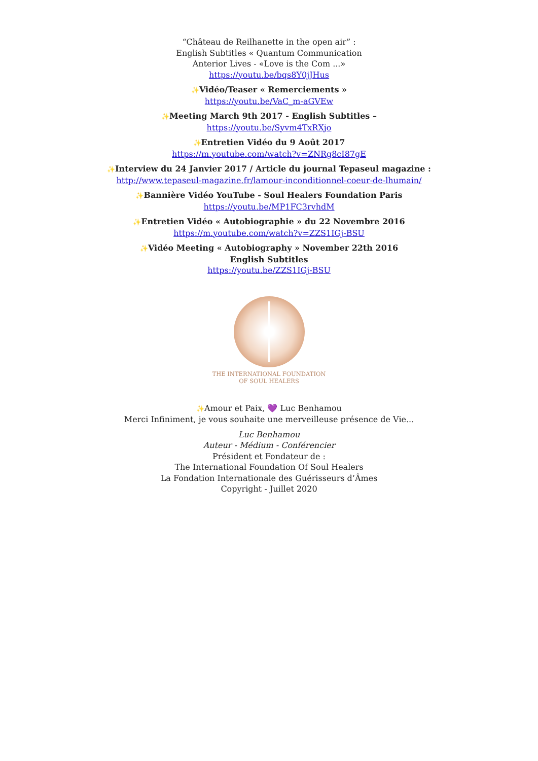“Château de Reilhanette in the open air” :
English Subtitles « Quantum Communication
Anterior Lives - «Love is the Com ...»
https://youtu.be/bqs8Y0jJHus
✨Vidéo/Teaser « Remerciements »
https://youtu.be/VaC_m-aGVEw
✨Meeting March 9th 2017 - English Subtitles –
https://youtu.be/Syvm4TxRXjo
✨Entretien Vidéo du 9 Août 2017
https://m.youtube.com/watch?v=ZNRg8cI87gE
✨Interview du 24 Janvier 2017 / Article du journal Tepaseul magazine :
http://www.tepaseul-magazine.fr/lamour-inconditionnel-coeur-de-lhumain/
✨Bannière Vidéo YouTube - Soul Healers Foundation Paris
https://youtu.be/MP1FC3rvhdM
✨Entretien Vidéo « Autobiographie » du 22 Novembre 2016
https://m.youtube.com/watch?v=ZZS1IGj-BSU
✨Vidéo Meeting « Autobiography » November 22th 2016
English Subtitles
https://youtu.be/ZZS1IGj-BSU
THE INTERNATIONAL FOUNDATION
OF SOUL HEALERS
✨Amour et Paix, 💜 Luc Benhamou
Merci Infiniment, je vous souhaite une merveilleuse présence de Vie...
Luc Benhamou
Auteur - Médium - Conférencier
Président et Fondateur de :
The International Foundation Of Soul Healers
La Fondation Internationale des Guérisseurs d’Âmes
Copyright - Juillet 2020